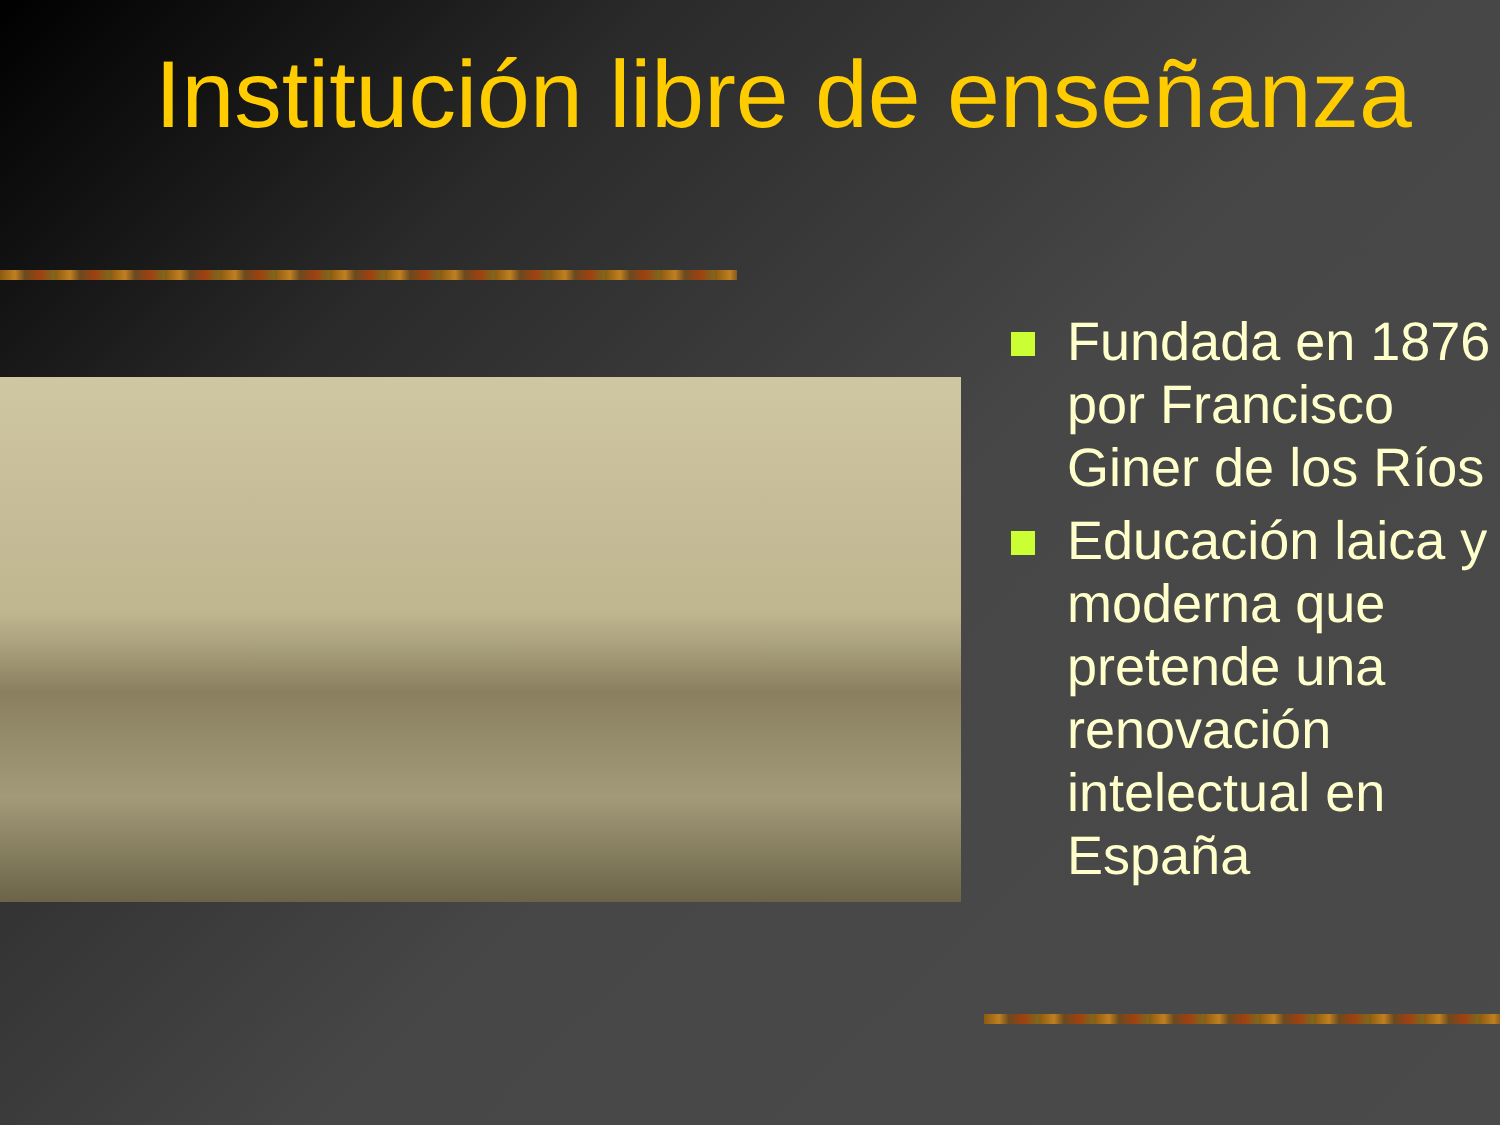Institución libre de enseñanza
Fundada en 1876 por Francisco Giner de los Ríos
Educación laica y moderna que pretende una renovación intelectual en España